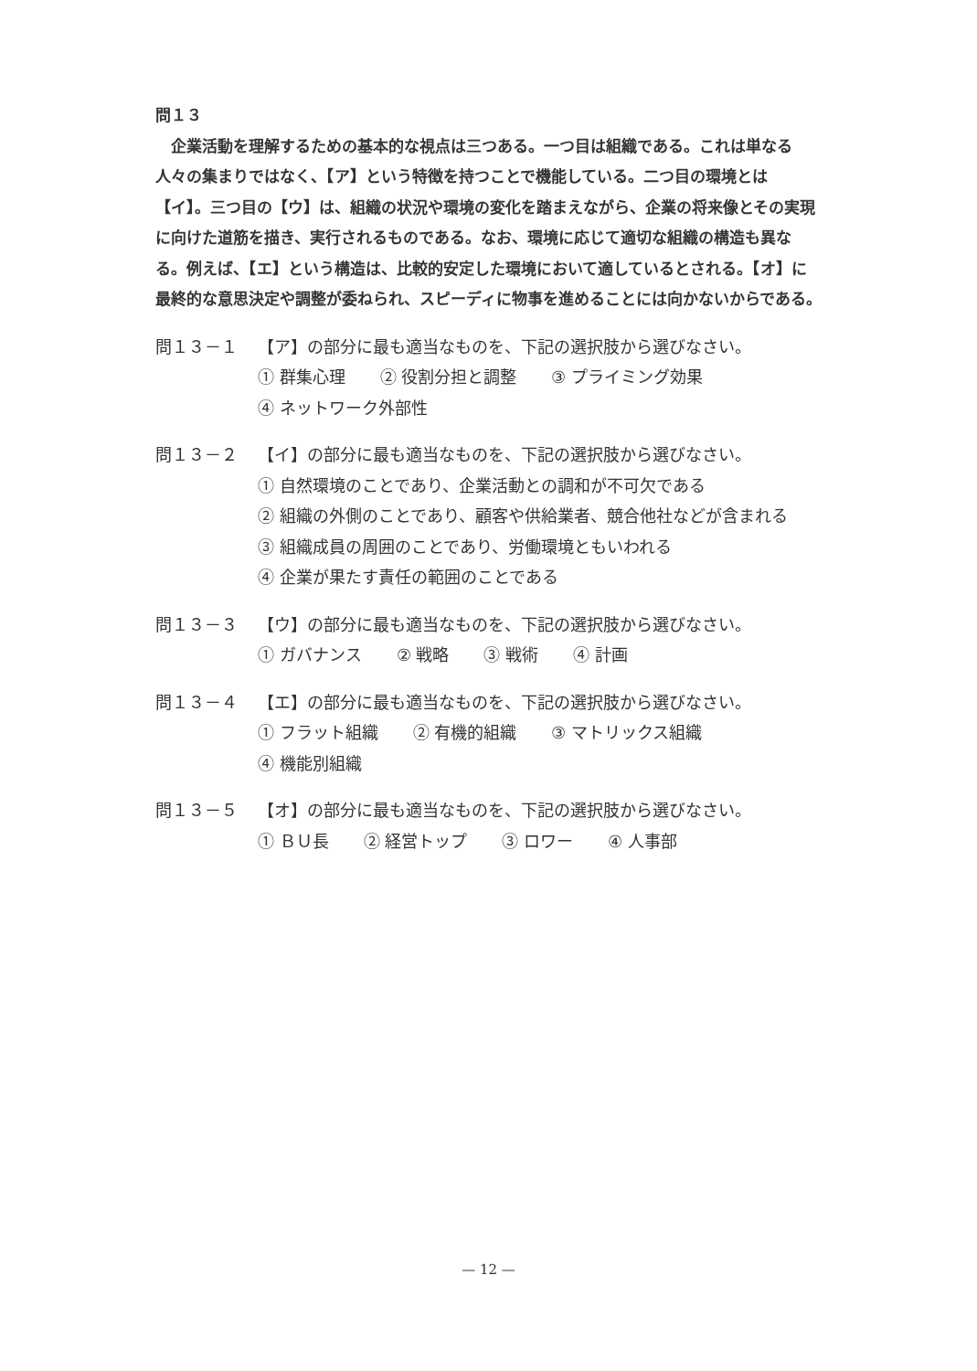問１３
　企業活動を理解するための基本的な視点は三つある。一つ目は組織である。これは単なる人々の集まりではなく、【ア】という特徴を持つことで機能している。二つ目の環境とは【イ】。三つ目の【ウ】は、組織の状況や環境の変化を踏まえながら、企業の将来像とその実現に向けた道筋を描き、実行されるものである。なお、環境に応じて適切な組織の構造も異なる。例えば、【エ】という構造は、比較的安定した環境において適しているとされる。【オ】に最終的な意思決定や調整が委ねられ、スピーディに物事を進めることには向かないからである。
問１３－１ 【ア】の部分に最も適当なものを、下記の選択肢から選びなさい。
① 群集心理 ② 役割分担と調整 ③ プライミング効果
④ ネットワーク外部性
問１３－２ 【イ】の部分に最も適当なものを、下記の選択肢から選びなさい。
① 自然環境のことであり、企業活動との調和が不可欠である
② 組織の外側のことであり、顧客や供給業者、競合他社などが含まれる
③ 組織成員の周囲のことであり、労働環境ともいわれる
④ 企業が果たす責任の範囲のことである
問１３－３ 【ウ】の部分に最も適当なものを、下記の選択肢から選びなさい。
① ガバナンス ② 戦略 ③ 戦術 ④ 計画
問１３－４ 【エ】の部分に最も適当なものを、下記の選択肢から選びなさい。
① フラット組織 ② 有機的組織 ③ マトリックス組織
④ 機能別組織
問１３－５ 【オ】の部分に最も適当なものを、下記の選択肢から選びなさい。
① ＢＵ長 ② 経営トップ ③ ロワー ④ 人事部
— 12 —